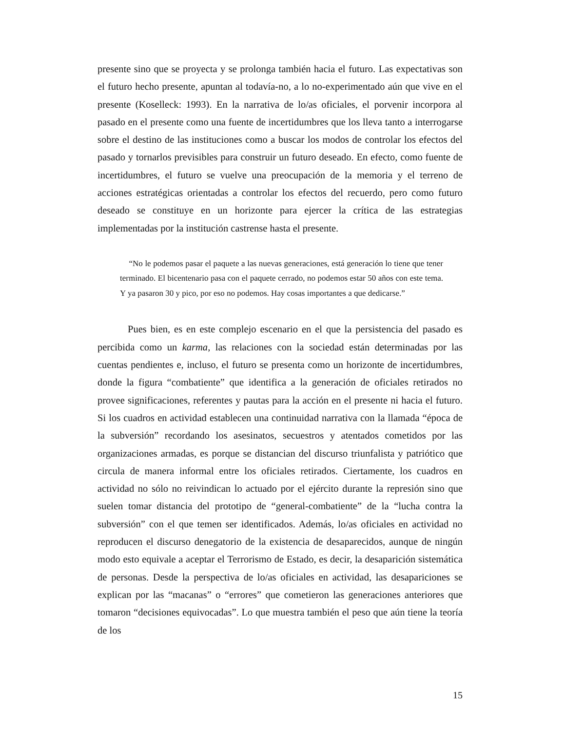presente sino que se proyecta y se prolonga también hacia el futuro. Las expectativas son el futuro hecho presente, apuntan al todavía-no, a lo no-experimentado aún que vive en el presente (Koselleck: 1993). En la narrativa de lo/as oficiales, el porvenir incorpora al pasado en el presente como una fuente de incertidumbres que los lleva tanto a interrogarse sobre el destino de las instituciones como a buscar los modos de controlar los efectos del pasado y tornarlos previsibles para construir un futuro deseado. En efecto, como fuente de incertidumbres, el futuro se vuelve una preocupación de la memoria y el terreno de acciones estratégicas orientadas a controlar los efectos del recuerdo, pero como futuro deseado se constituye en un horizonte para ejercer la crítica de las estrategias implementadas por la institución castrense hasta el presente.
“No le podemos pasar el paquete a las nuevas generaciones, está generación lo tiene que tener terminado. El bicentenario pasa con el paquete cerrado, no podemos estar 50 años con este tema. Y ya pasaron 30 y pico, por eso no podemos. Hay cosas importantes a que dedicarse.”
Pues bien, es en este complejo escenario en el que la persistencia del pasado es percibida como un karma, las relaciones con la sociedad están determinadas por las cuentas pendientes e, incluso, el futuro se presenta como un horizonte de incertidumbres, donde la figura “combatiente” que identifica a la generación de oficiales retirados no provee significaciones, referentes y pautas para la acción en el presente ni hacia el futuro. Si los cuadros en actividad establecen una continuidad narrativa con la llamada “época de la subversión” recordando los asesinatos, secuestros y atentados cometidos por las organizaciones armadas, es porque se distancian del discurso triunfalista y patriótico que circula de manera informal entre los oficiales retirados. Ciertamente, los cuadros en actividad no sólo no reivindican lo actuado por el ejército durante la represión sino que suelen tomar distancia del prototipo de “general-combatiente” de la “lucha contra la subversión” con el que temen ser identificados. Además, lo/as oficiales en actividad no reproducen el discurso denegatorio de la existencia de desaparecidos, aunque de ningún modo esto equivale a aceptar el Terrorismo de Estado, es decir, la desaparición sistemática de personas. Desde la perspectiva de lo/as oficiales en actividad, las desapariciones se explican por las “macanas” o “errores” que cometieron las generaciones anteriores que tomaron “decisiones equivocadas”. Lo que muestra también el peso que aún tiene la teoría de los
15